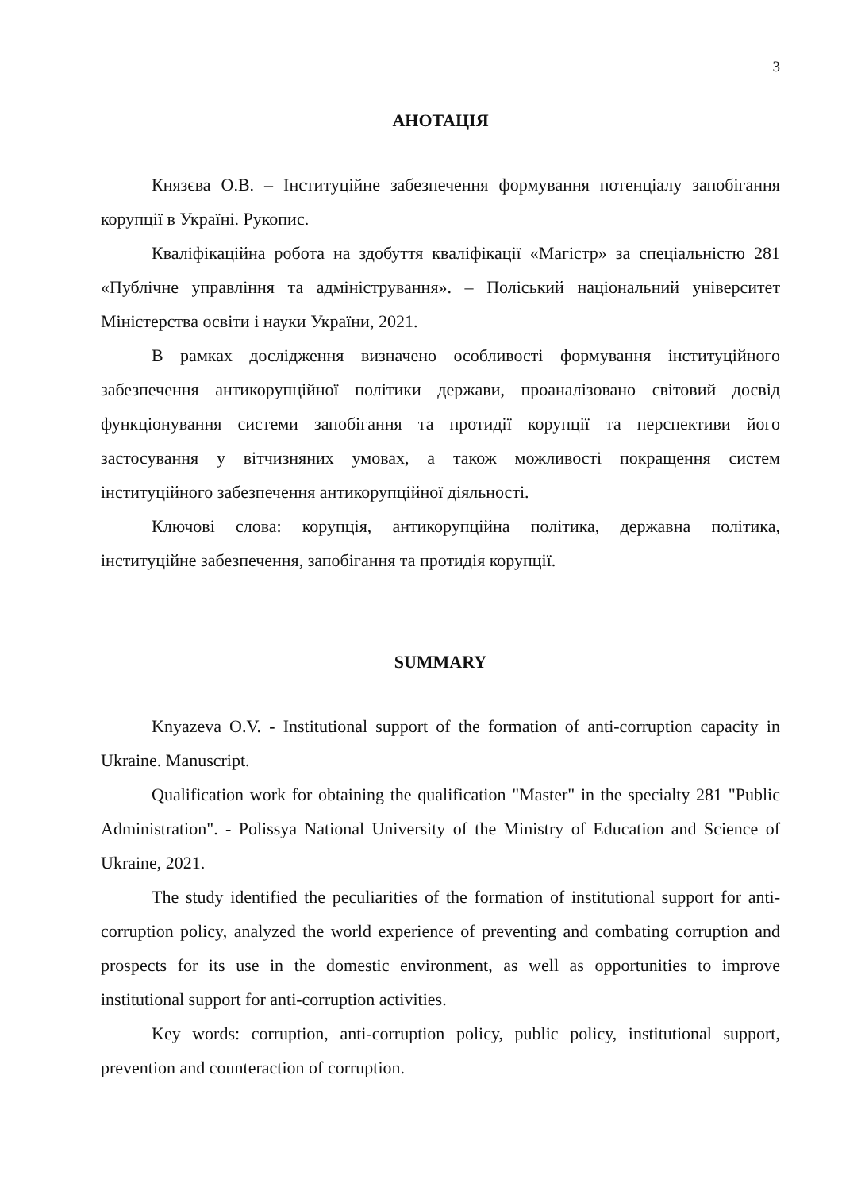3
АНОТАЦІЯ
Князєва О.В. – Інституційне забезпечення формування потенціалу запобігання корупції в Україні. Рукопис.
Кваліфікаційна робота на здобуття кваліфікації «Магістр» за спеціальністю 281 «Публічне управління та адміністрування». – Поліський національний університет Міністерства освіти і науки України, 2021.
В рамках дослідження визначено особливості формування інституційного забезпечення антикорупційної політики держави, проаналізовано світовий досвід функціонування системи запобігання та протидії корупції та перспективи його застосування у вітчизняних умовах, а також можливості покращення систем інституційного забезпечення антикорупційної діяльності.
Ключові слова: корупція, антикорупційна політика, державна політика, інституційне забезпечення, запобігання та протидія корупції.
SUMMARY
Knyazeva O.V. - Institutional support of the formation of anti-corruption capacity in Ukraine. Manuscript.
Qualification work for obtaining the qualification "Master" in the specialty 281 "Public Administration". - Polissya National University of the Ministry of Education and Science of Ukraine, 2021.
The study identified the peculiarities of the formation of institutional support for anti-corruption policy, analyzed the world experience of preventing and combating corruption and prospects for its use in the domestic environment, as well as opportunities to improve institutional support for anti-corruption activities.
Key words: corruption, anti-corruption policy, public policy, institutional support, prevention and counteraction of corruption.